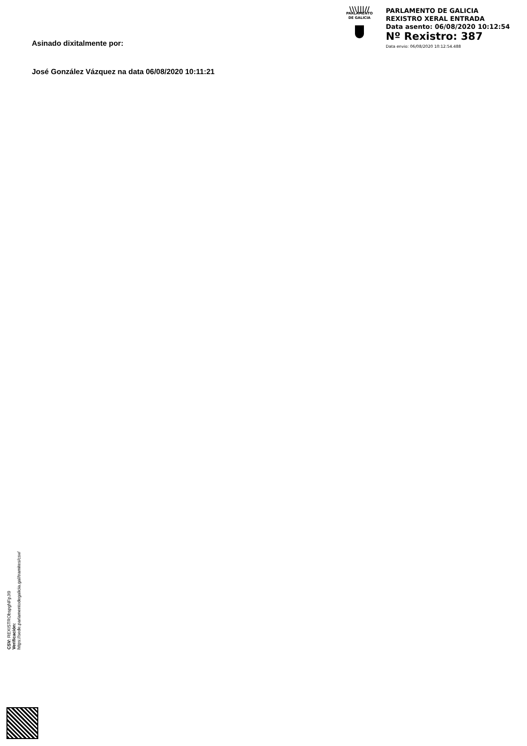\\\|||//
PARLAMENTO
DE GALICIA
PARLAMENTO DE GALICIA
REXISTRO XERAL ENTRADA
Data asento: 06/08/2020 10:12:54
Nº Rexistro: 387
Data envio: 06/08/2020 10:12:54.488
Asinado dixitalmente por:
José González Vázquez na data 06/08/2020 10:11:21
CSV: REXISTRObspgNFpJI9
Verificación:
https://sede.parlamentodegalicia.gal/tramites/csv/